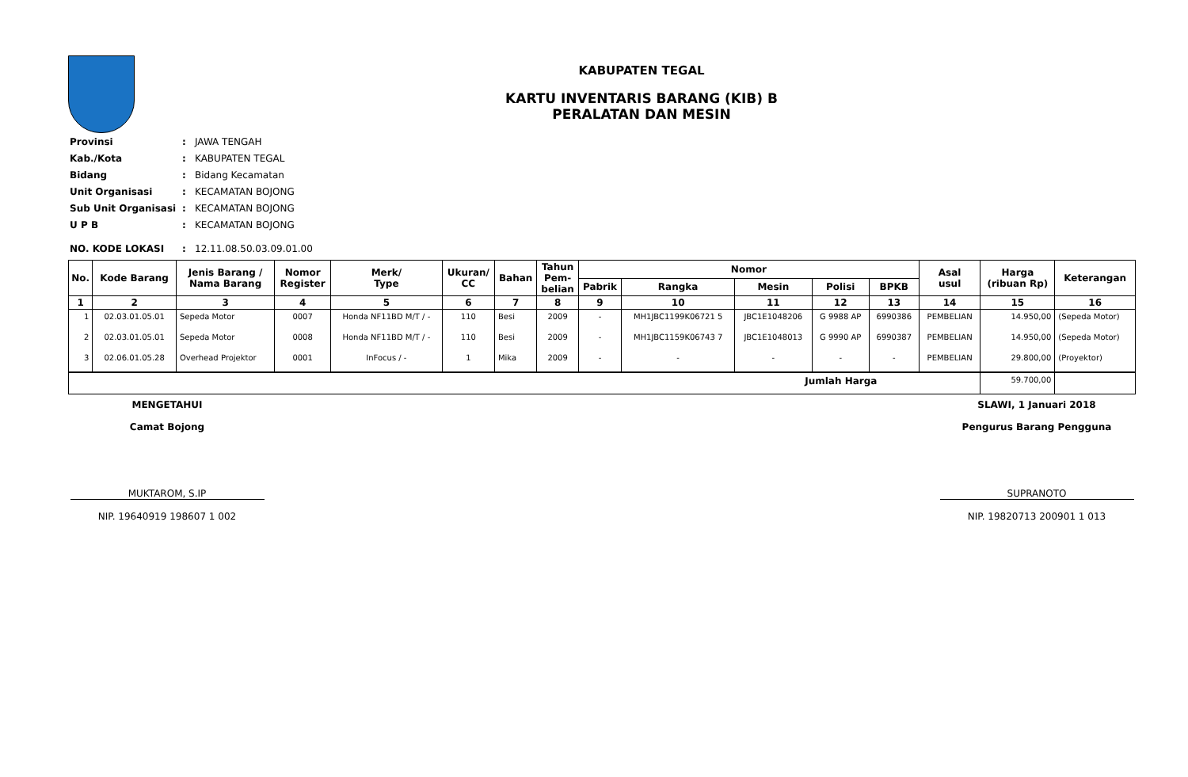KABUPATEN TEGAL
KARTU INVENTARIS BARANG (KIB) B
PERALATAN DAN MESIN
| Provinsi | : | JAWA TENGAH |
| Kab./Kota | : | KABUPATEN TEGAL |
| Bidang | : | Bidang Kecamatan |
| Unit Organisasi | : | KECAMATAN BOJONG |
| Sub Unit Organisasi | : | KECAMATAN BOJONG |
| U P B | : | KECAMATAN BOJONG |
| NO. KODE LOKASI | : | 12.11.08.50.03.09.01.00 |
| No. | Kode Barang | Jenis Barang / Nama Barang | Nomor Register | Merk/ Type | Ukuran/ CC | Bahan | Tahun Pem- belian | Nomor | | | | | Asal usul | Harga (ribuan Rp) | Keterangan |
| --- | --- | --- | --- | --- | --- | --- | --- | --- | --- | --- | --- | --- | --- | --- | --- |
| | | | | | | | | Pabrik | Rangka | Mesin | Polisi | BPKB | | | |
| 1 | 2 | 3 | 4 | 5 | 6 | 7 | 8 | 9 | 10 | 11 | 12 | 13 | 14 | 15 | 16 |
| 1 | 02.03.01.05.01 | Sepeda Motor | 0007 | Honda NF11BD M/T / - | 110 | Besi | 2009 | - | MH1JBC1199K06721 5 | JBC1E1048206 | G 9988 AP | 6990386 | PEMBELIAN | 14.950,00 | (Sepeda Motor) |
| 2 | 02.03.01.05.01 | Sepeda Motor | 0008 | Honda NF11BD M/T / - | 110 | Besi | 2009 | - | MH1JBC1159K06743 7 | JBC1E1048013 | G 9990 AP | 6990387 | PEMBELIAN | 14.950,00 | (Sepeda Motor) |
| 3 | 02.06.01.05.28 | Overhead Projektor | 0001 | InFocus / - | 1 | Mika | 2009 | - | - | - | - | - | PEMBELIAN | 29.800,00 | (Proyektor) |
| Jumlah Harga | | | | | | | | | | | | | | 59.700,00 | |
MENGETAHUI
Camat Bojong
MUKTAROM, S.IP
NIP. 19640919 198607 1 002
SLAWI, 1 Januari 2018
Pengurus Barang Pengguna
SUPRANOTO
NIP. 19820713 200901 1 013